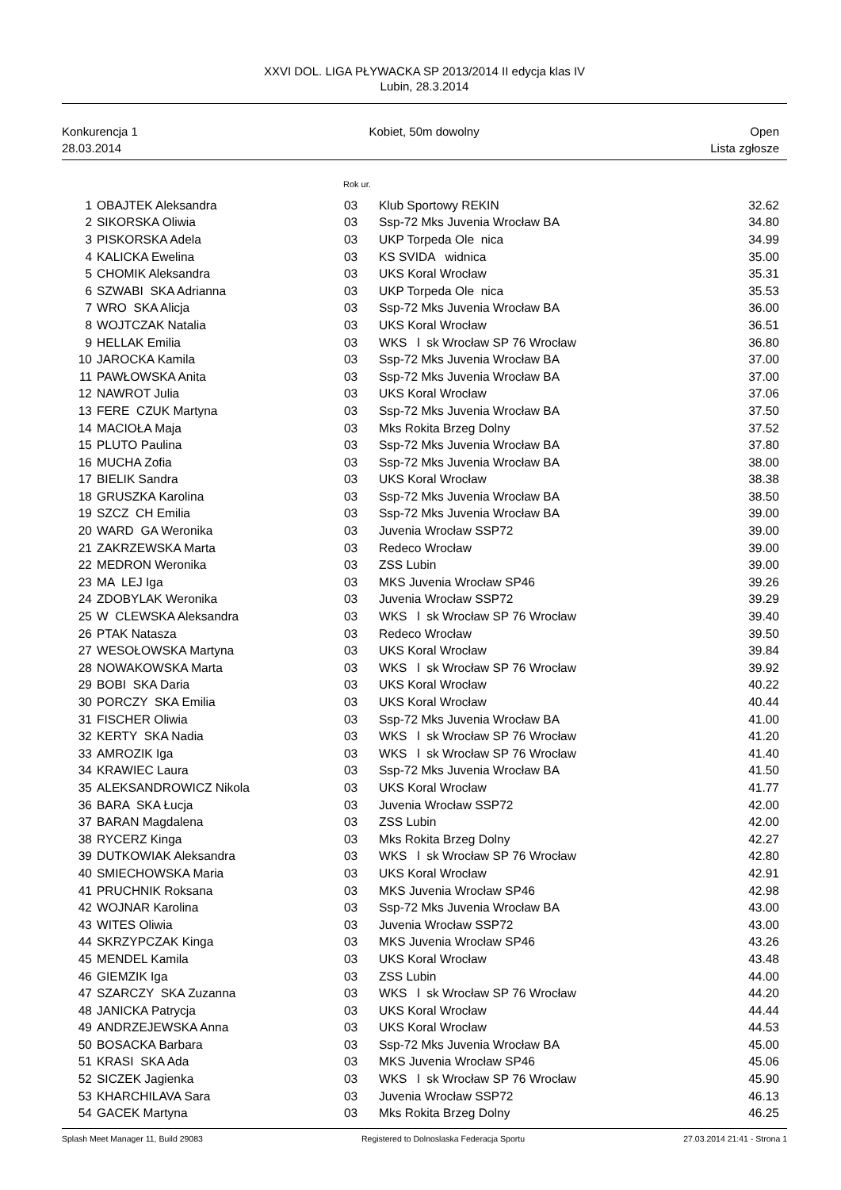XXVI DOL. LIGA PŁYWACKA SP 2013/2014 II edycja klas IV
Lubin, 28.3.2014
Konkurencja 1
28.03.2014
Kobiet, 50m dowolny Open
Lista zgłosze
Rok ur.
| 1 | OBAJTEK Aleksandra | 03 | Klub Sportowy REKIN | 32.62 |
| 2 | SIKORSKA Oliwia | 03 | Ssp-72 Mks Juvenia Wrocław BA | 34.80 |
| 3 | PISKORSKA Adela | 03 | UKP Torpeda Ole nica | 34.99 |
| 4 | KALICKA Ewelina | 03 | KS SVIDA widnica | 35.00 |
| 5 | CHOMIK Aleksandra | 03 | UKS Koral Wrocław | 35.31 |
| 6 | SZWABI SKA Adrianna | 03 | UKP Torpeda Ole nica | 35.53 |
| 7 | WRO SKA Alicja | 03 | Ssp-72 Mks Juvenia Wrocław BA | 36.00 |
| 8 | WOJTCZAK Natalia | 03 | UKS Koral Wrocław | 36.51 |
| 9 | HELLAK Emilia | 03 | WKS l sk Wrocław SP 76 Wrocław | 36.80 |
| 10 | JAROCKA Kamila | 03 | Ssp-72 Mks Juvenia Wrocław BA | 37.00 |
| 11 | PAWŁOWSKA Anita | 03 | Ssp-72 Mks Juvenia Wrocław BA | 37.00 |
| 12 | NAWROT Julia | 03 | UKS Koral Wrocław | 37.06 |
| 13 | FERE CZUK Martyna | 03 | Ssp-72 Mks Juvenia Wrocław BA | 37.50 |
| 14 | MACIOŁA Maja | 03 | Mks Rokita Brzeg Dolny | 37.52 |
| 15 | PLUTO Paulina | 03 | Ssp-72 Mks Juvenia Wrocław BA | 37.80 |
| 16 | MUCHA Zofia | 03 | Ssp-72 Mks Juvenia Wrocław BA | 38.00 |
| 17 | BIELIK Sandra | 03 | UKS Koral Wrocław | 38.38 |
| 18 | GRUSZKA Karolina | 03 | Ssp-72 Mks Juvenia Wrocław BA | 38.50 |
| 19 | SZCZ CH Emilia | 03 | Ssp-72 Mks Juvenia Wrocław BA | 39.00 |
| 20 | WARD GA Weronika | 03 | Juvenia Wrocław SSP72 | 39.00 |
| 21 | ZAKRZEWSKA Marta | 03 | Redeco Wrocław | 39.00 |
| 22 | MEDRON Weronika | 03 | ZSS Lubin | 39.00 |
| 23 | MA LEJ Iga | 03 | MKS Juvenia Wrocław SP46 | 39.26 |
| 24 | ZDOBYLAK Weronika | 03 | Juvenia Wrocław SSP72 | 39.29 |
| 25 | W CLEWSKA Aleksandra | 03 | WKS l sk Wrocław SP 76 Wrocław | 39.40 |
| 26 | PTAK Natasza | 03 | Redeco Wrocław | 39.50 |
| 27 | WESOŁOWSKA Martyna | 03 | UKS Koral Wrocław | 39.84 |
| 28 | NOWAKOWSKA Marta | 03 | WKS l sk Wrocław SP 76 Wrocław | 39.92 |
| 29 | BOBI SKA Daria | 03 | UKS Koral Wrocław | 40.22 |
| 30 | PORCZY SKA Emilia | 03 | UKS Koral Wrocław | 40.44 |
| 31 | FISCHER Oliwia | 03 | Ssp-72 Mks Juvenia Wrocław BA | 41.00 |
| 32 | KERTY SKA Nadia | 03 | WKS l sk Wrocław SP 76 Wrocław | 41.20 |
| 33 | AMROZIK Iga | 03 | WKS l sk Wrocław SP 76 Wrocław | 41.40 |
| 34 | KRAWIEC Laura | 03 | Ssp-72 Mks Juvenia Wrocław BA | 41.50 |
| 35 | ALEKSANDROWICZ Nikola | 03 | UKS Koral Wrocław | 41.77 |
| 36 | BARA SKA Łucja | 03 | Juvenia Wrocław SSP72 | 42.00 |
| 37 | BARAN Magdalena | 03 | ZSS Lubin | 42.00 |
| 38 | RYCERZ Kinga | 03 | Mks Rokita Brzeg Dolny | 42.27 |
| 39 | DUTKOWIAK Aleksandra | 03 | WKS l sk Wrocław SP 76 Wrocław | 42.80 |
| 40 | SMIECHOWSKA Maria | 03 | UKS Koral Wrocław | 42.91 |
| 41 | PRUCHNIK Roksana | 03 | MKS Juvenia Wrocław SP46 | 42.98 |
| 42 | WOJNAR Karolina | 03 | Ssp-72 Mks Juvenia Wrocław BA | 43.00 |
| 43 | WITES Oliwia | 03 | Juvenia Wrocław SSP72 | 43.00 |
| 44 | SKRZYPCZAK Kinga | 03 | MKS Juvenia Wrocław SP46 | 43.26 |
| 45 | MENDEL Kamila | 03 | UKS Koral Wrocław | 43.48 |
| 46 | GIEMZIK Iga | 03 | ZSS Lubin | 44.00 |
| 47 | SZARCZY SKA Zuzanna | 03 | WKS l sk Wrocław SP 76 Wrocław | 44.20 |
| 48 | JANICKA Patrycja | 03 | UKS Koral Wrocław | 44.44 |
| 49 | ANDRZEJEWSKA Anna | 03 | UKS Koral Wrocław | 44.53 |
| 50 | BOSACKA Barbara | 03 | Ssp-72 Mks Juvenia Wrocław BA | 45.00 |
| 51 | KRASI SKA Ada | 03 | MKS Juvenia Wrocław SP46 | 45.06 |
| 52 | SICZEK Jagienka | 03 | WKS l sk Wrocław SP 76 Wrocław | 45.90 |
| 53 | KHARCHILAVA Sara | 03 | Juvenia Wrocław SSP72 | 46.13 |
| 54 | GACEK Martyna | 03 | Mks Rokita Brzeg Dolny | 46.25 |
Splash Meet Manager 11, Build 29083
Registered to Dolnoslaska Federacja Sportu
27.03.2014 21:41 - Strona 1